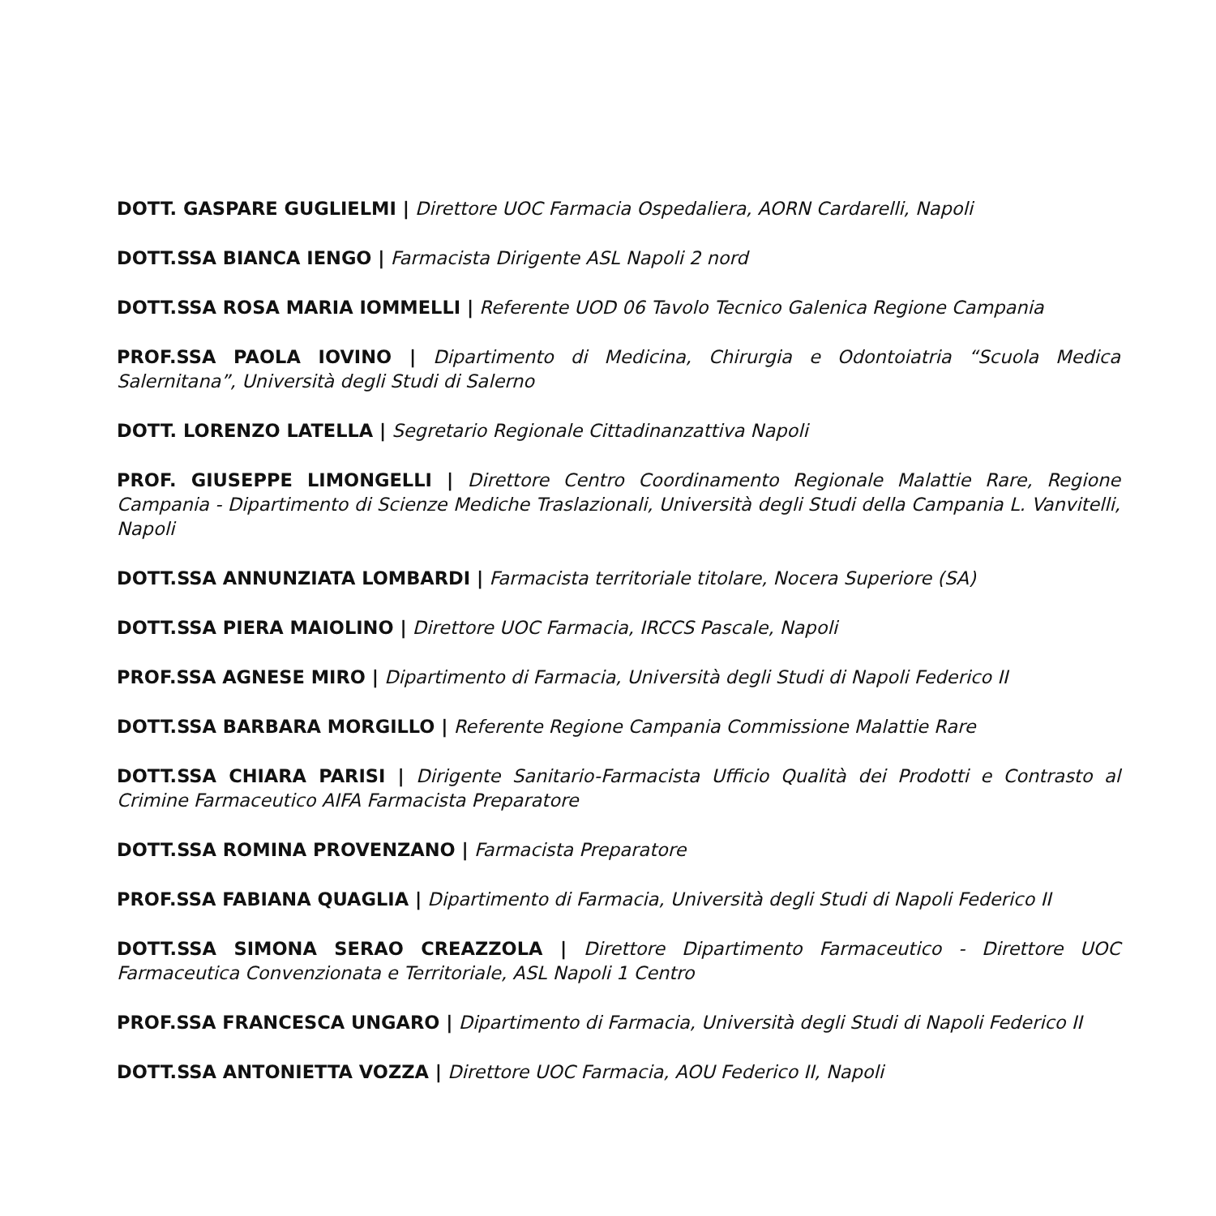DOTT. GASPARE GUGLIELMI | Direttore UOC Farmacia Ospedaliera, AORN Cardarelli, Napoli
DOTT.SSA BIANCA IENGO | Farmacista Dirigente ASL Napoli 2 nord
DOTT.SSA ROSA MARIA IOMMELLI | Referente UOD 06 Tavolo Tecnico Galenica Regione Campania
PROF.SSA PAOLA IOVINO | Dipartimento di Medicina, Chirurgia e Odontoiatria “Scuola Medica Salernitana”, Università degli Studi di Salerno
DOTT. LORENZO LATELLA | Segretario Regionale Cittadinanzattiva Napoli
PROF. GIUSEPPE LIMONGELLI | Direttore Centro Coordinamento Regionale Malattie Rare, Regione Campania - Dipartimento di Scienze Mediche Traslazionali, Università degli Studi della Campania L. Vanvitelli, Napoli
DOTT.SSA ANNUNZIATA LOMBARDI | Farmacista territoriale titolare, Nocera Superiore (SA)
DOTT.SSA PIERA MAIOLINO | Direttore UOC Farmacia, IRCCS Pascale, Napoli
PROF.SSA AGNESE MIRO | Dipartimento di Farmacia, Università degli Studi di Napoli Federico II
DOTT.SSA BARBARA MORGILLO | Referente Regione Campania Commissione Malattie Rare
DOTT.SSA CHIARA PARISI | Dirigente Sanitario-Farmacista Ufficio Qualità dei Prodotti e Contrasto al Crimine Farmaceutico AIFA Farmacista Preparatore
DOTT.SSA ROMINA PROVENZANO | Farmacista Preparatore
PROF.SSA FABIANA QUAGLIA | Dipartimento di Farmacia, Università degli Studi di Napoli Federico II
DOTT.SSA SIMONA SERAO CREAZZOLA | Direttore Dipartimento Farmaceutico - Direttore UOC Farmaceutica Convenzionata e Territoriale, ASL Napoli 1 Centro
PROF.SSA FRANCESCA UNGARO | Dipartimento di Farmacia, Università degli Studi di Napoli Federico II
DOTT.SSA ANTONIETTA VOZZA | Direttore UOC Farmacia, AOU Federico II, Napoli